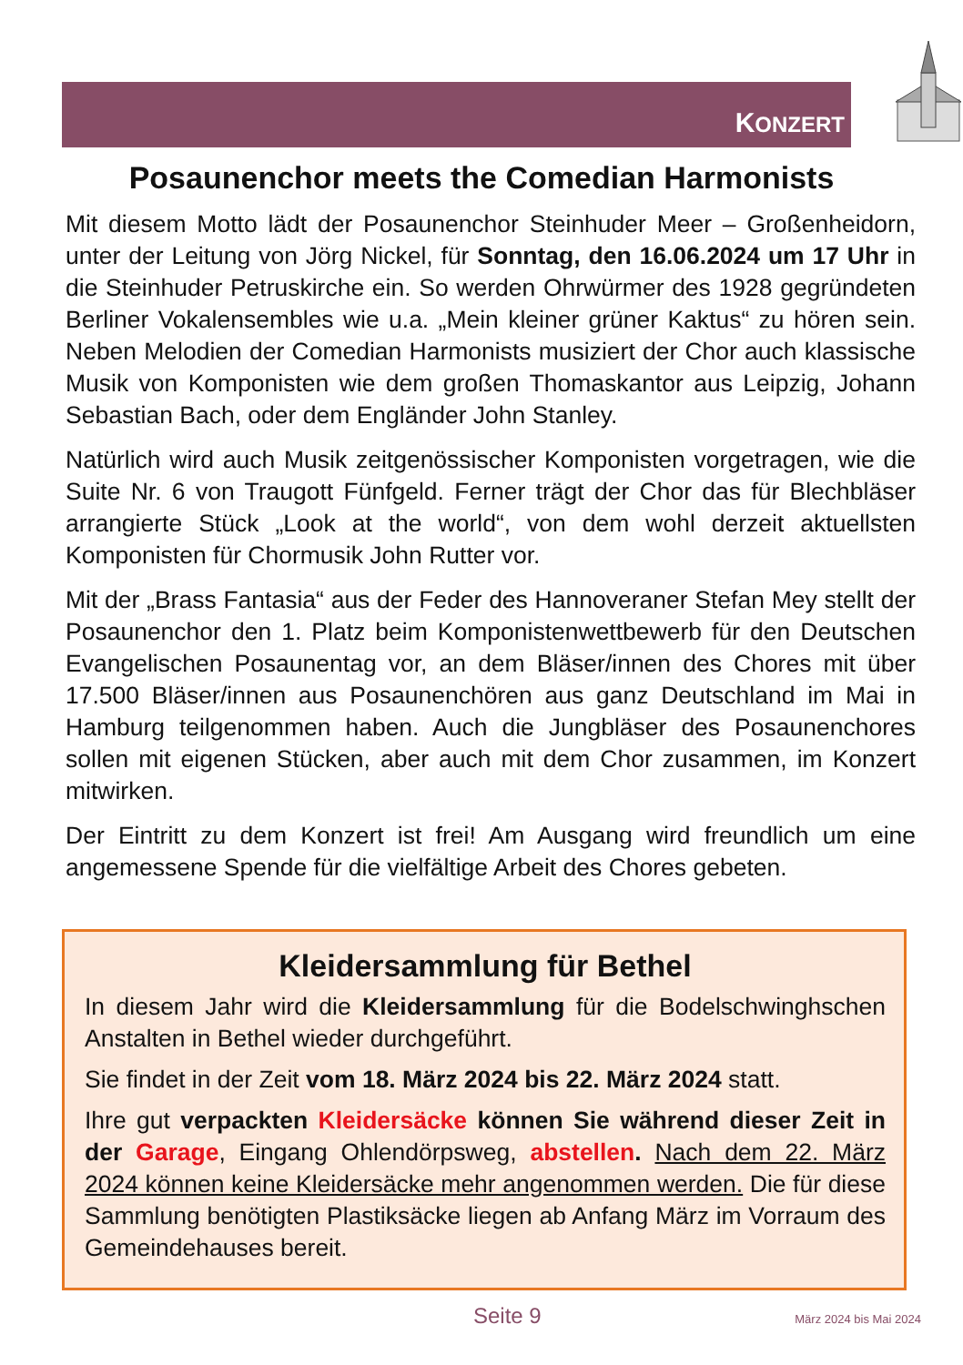KONZERT
Posaunenchor meets the Comedian Harmonists
Mit diesem Motto lädt der Posaunenchor Steinhuder Meer – Großenheidorn, unter der Leitung von Jörg Nickel, für Sonntag, den 16.06.2024 um 17 Uhr in die Steinhuder Petruskirche ein. So werden Ohrwürmer des 1928 gegründeten Berliner Vokalensembles wie u.a. „Mein kleiner grüner Kaktus“ zu hören sein. Neben Melodien der Comedian Harmonists musiziert der Chor auch klassische Musik von Komponisten wie dem großen Thomaskantor aus Leipzig, Johann Sebastian Bach, oder dem Engländer John Stanley.
Natürlich wird auch Musik zeitgenössischer Komponisten vorgetragen, wie die Suite Nr. 6 von Traugott Fünfgeld. Ferner trägt der Chor das für Blechbläser arrangierte Stück „Look at the world“, von dem wohl derzeit aktuellsten Komponisten für Chormusik John Rutter vor.
Mit der „Brass Fantasia“ aus der Feder des Hannoveraner Stefan Mey stellt der Posaunenchor den 1. Platz beim Komponistenwettbewerb für den Deutschen Evangelischen Posaunentag vor, an dem Bläser/innen des Chores mit über 17.500 Bläser/innen aus Posaunenchören aus ganz Deutschland im Mai in Hamburg teilgenommen haben. Auch die Jungbläser des Posaunenchores sollen mit eigenen Stücken, aber auch mit dem Chor zusammen, im Konzert mitwirken.
Der Eintritt zu dem Konzert ist frei! Am Ausgang wird freundlich um eine angemessene Spende für die vielfältige Arbeit des Chores gebeten.
Kleidersammlung für Bethel
In diesem Jahr wird die Kleidersammlung für die Bodelschwinghschen Anstalten in Bethel wieder durchgeführt.
Sie findet in der Zeit vom 18. März 2024 bis 22. März 2024 statt.
Ihre gut verpackten Kleidersäcke können Sie während dieser Zeit in der Garage, Eingang Ohlendörpsweg, abstellen. Nach dem 22. März 2024 können keine Kleidersäcke mehr angenommen werden. Die für diese Sammlung benötigten Plastiksäcke liegen ab Anfang März im Vorraum des Gemeindehauses bereit.
Seite 9 März 2024 bis Mai 2024